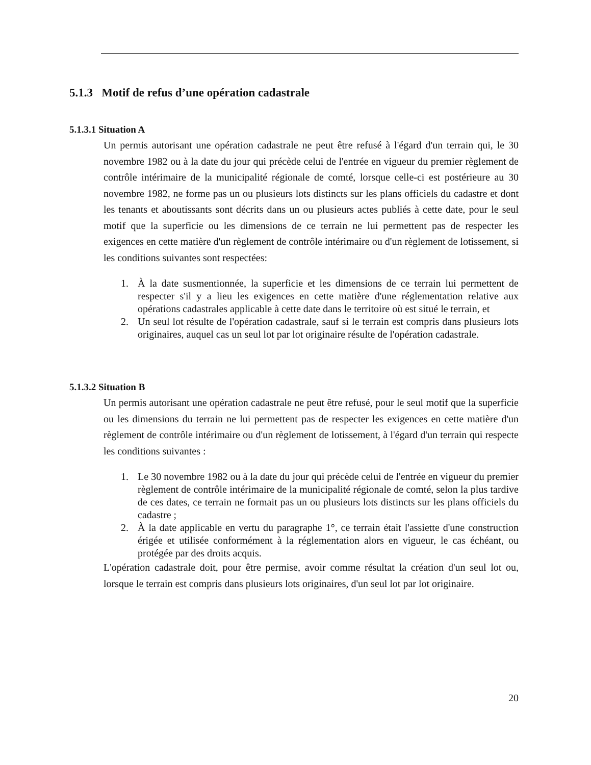5.1.3 Motif de refus d’une opération cadastrale
5.1.3.1 Situation A
Un permis autorisant une opération cadastrale ne peut être refusé à l'égard d'un terrain qui, le 30 novembre 1982 ou à la date du jour qui précède celui de l'entrée en vigueur du premier règlement de contrôle intérimaire de la municipalité régionale de comté, lorsque celle-ci est postérieure au 30 novembre 1982, ne forme pas un ou plusieurs lots distincts sur les plans officiels du cadastre et dont les tenants et aboutissants sont décrits dans un ou plusieurs actes publiés à cette date, pour le seul motif que la superficie ou les dimensions de ce terrain ne lui permettent pas de respecter les exigences en cette matière d'un règlement de contrôle intérimaire ou d'un règlement de lotissement, si les conditions suivantes sont respectées:
1. À la date susmentionnée, la superficie et les dimensions de ce terrain lui permettent de respecter s'il y a lieu les exigences en cette matière d'une réglementation relative aux opérations cadastrales applicable à cette date dans le territoire où est situé le terrain, et
2. Un seul lot résulte de l'opération cadastrale, sauf si le terrain est compris dans plusieurs lots originaires, auquel cas un seul lot par lot originaire résulte de l'opération cadastrale.
5.1.3.2 Situation B
Un permis autorisant une opération cadastrale ne peut être refusé, pour le seul motif que la superficie ou les dimensions du terrain ne lui permettent pas de respecter les exigences en cette matière d'un règlement de contrôle intérimaire ou d'un règlement de lotissement, à l'égard d'un terrain qui respecte les conditions suivantes :
1. Le 30 novembre 1982 ou à la date du jour qui précède celui de l'entrée en vigueur du premier règlement de contrôle intérimaire de la municipalité régionale de comté, selon la plus tardive de ces dates, ce terrain ne formait pas un ou plusieurs lots distincts sur les plans officiels du cadastre ;
2. À la date applicable en vertu du paragraphe 1°, ce terrain était l'assiette d'une construction érigée et utilisée conformément à la réglementation alors en vigueur, le cas échéant, ou protégée par des droits acquis.
L'opération cadastrale doit, pour être permise, avoir comme résultat la création d'un seul lot ou, lorsque le terrain est compris dans plusieurs lots originaires, d'un seul lot par lot originaire.
20